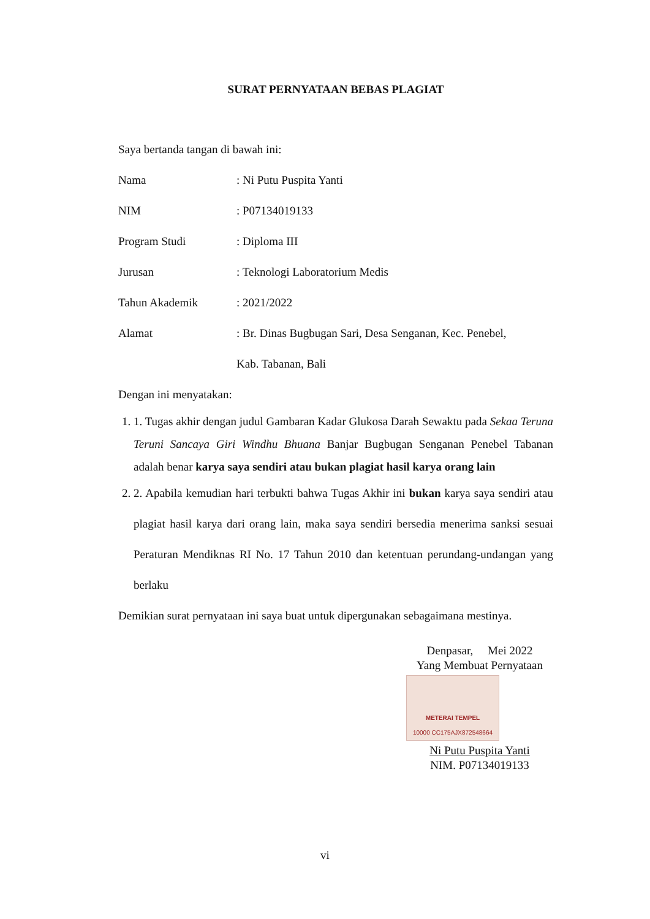SURAT PERNYATAAN BEBAS PLAGIAT
Saya bertanda tangan di bawah ini:
Nama: Ni Putu Puspita Yanti
NIM: P07134019133
Program Studi: Diploma III
Jurusan: Teknologi Laboratorium Medis
Tahun Akademik: 2021/2022
Alamat: Br. Dinas Bugbugan Sari, Desa Senganan, Kec. Penebel,
Kab. Tabanan, Bali
Dengan ini menyatakan:
1. 1. Tugas akhir dengan judul Gambaran Kadar Glukosa Darah Sewaktu pada Sekaa Teruna Teruni Sancaya Giri Windhu Bhuana Banjar Bugbugan Senganan Penebel Tabanan adalah benar karya saya sendiri atau bukan plagiat hasil karya orang lain
2. 2. Apabila kemudian hari terbukti bahwa Tugas Akhir ini bukan karya saya sendiri atau plagiat hasil karya dari orang lain, maka saya sendiri bersedia menerima sanksi sesuai Peraturan Mendiknas RI No. 17 Tahun 2010 dan ketentuan perundang-undangan yang berlaku
Demikian surat pernyataan ini saya buat untuk dipergunakan sebagaimana mestinya.
Denpasar, Mei 2022
Yang Membuat Pernyataan
METERAI TEMPEL
10000 CC175AJX872548664
Ni Putu Puspita Yanti
NIM. P07134019133
vi